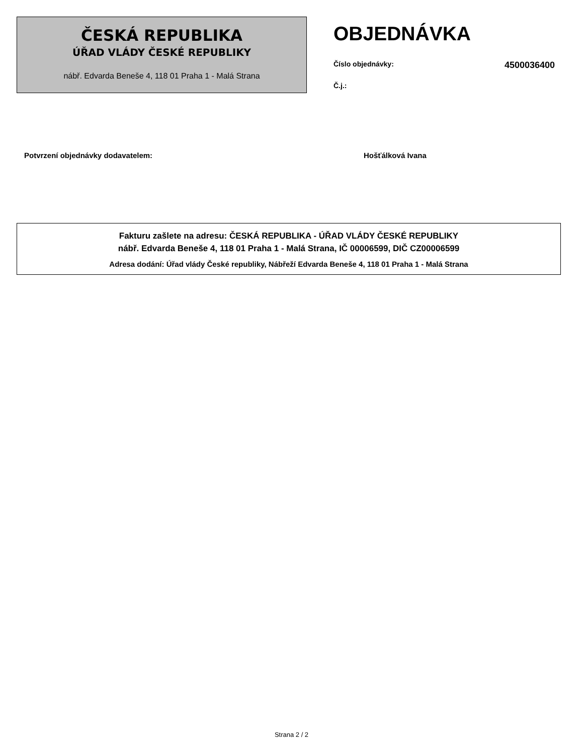ČESKÁ REPUBLIKA
ÚŘAD VLÁDY ČESKÉ REPUBLIKY
nábř. Edvarda Beneše 4, 118 01 Praha 1 - Malá Strana
OBJEDNÁVKA
Číslo objednávky: 4500036400
Č.j.:
Potvrzení objednávky dodavatelem: Hošťálková Ivana
Fakturu zašlete na adresu: ČESKÁ REPUBLIKA - ÚŘAD VLÁDY ČESKÉ REPUBLIKY
nábř. Edvarda Beneše 4, 118 01 Praha 1 - Malá Strana, IČ 00006599, DIČ CZ00006599
Adresa dodání: Úřad vlády České republiky, Nábřeží Edvarda Beneše 4, 118 01 Praha 1 - Malá Strana
Strana 2 / 2